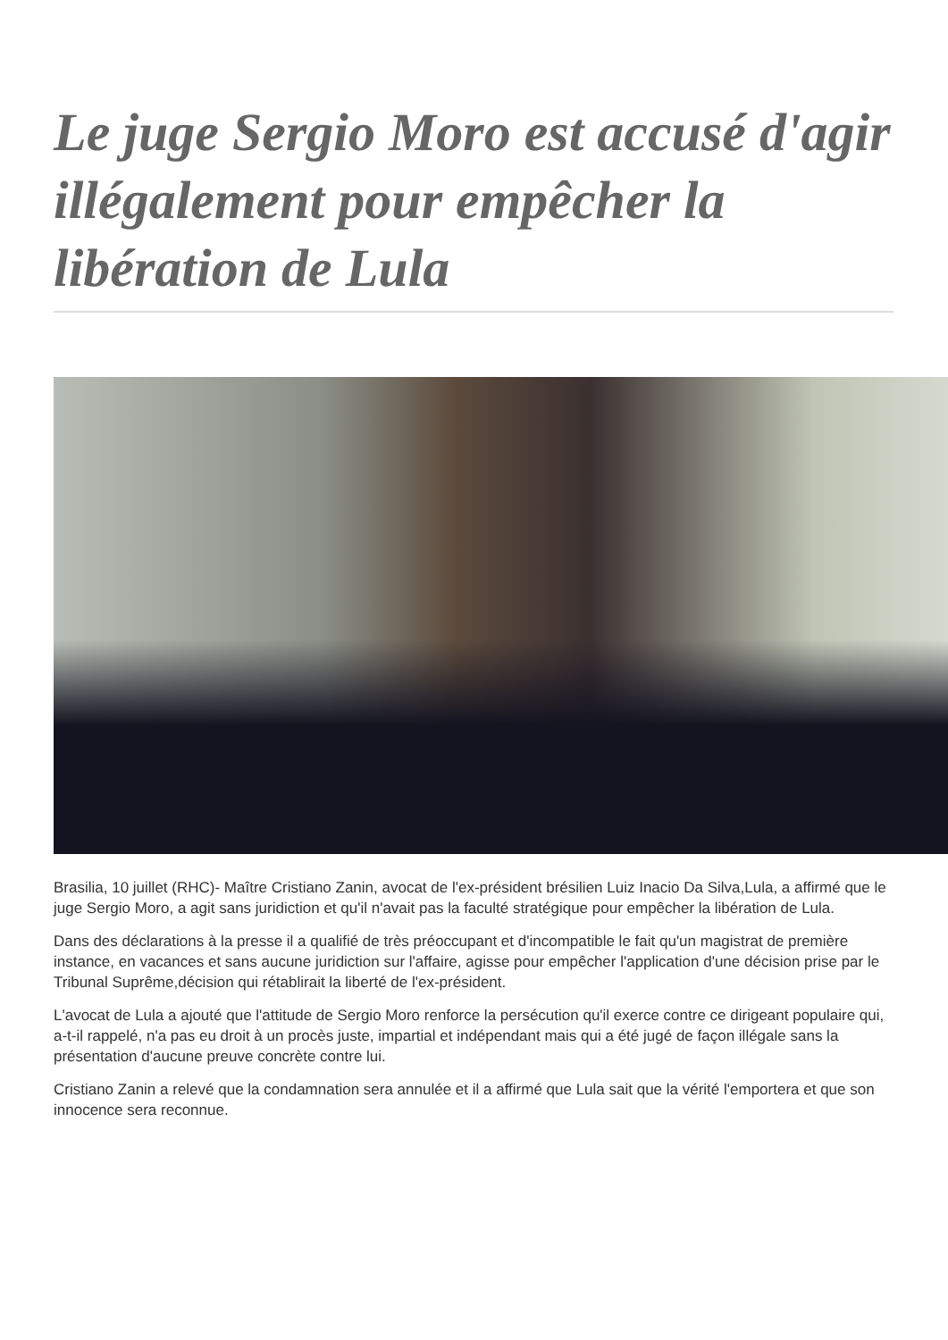Le juge Sergio Moro est accusé d'agir illégalement pour empêcher la libération de Lula
Brasilia, 10 juillet (RHC)- Maître Cristiano Zanin, avocat de l'ex-président brésilien Luiz Inacio Da Silva,Lula, a affirmé que le juge Sergio Moro, a agit sans juridiction et qu'il n'avait pas la faculté stratégique pour empêcher la libération de Lula.
Dans des déclarations à la presse il a qualifié de très préoccupant et d'incompatible le fait qu'un magistrat de première instance, en vacances et sans aucune juridiction sur l'affaire, agisse pour empêcher l'application d'une décision prise par le Tribunal Suprême,décision qui rétablirait la liberté de l'ex-président.
L'avocat de Lula a ajouté que l'attitude de Sergio Moro renforce la persécution qu'il exerce contre ce dirigeant populaire qui, a-t-il rappelé, n'a pas eu droit à un procès juste, impartial et indépendant mais qui a été jugé de façon illégale sans la présentation d'aucune preuve concrète contre lui.
Cristiano Zanin a relevé que la condamnation sera annulée et il a affirmé que Lula sait que la vérité l'emportera et que son innocence sera reconnue.